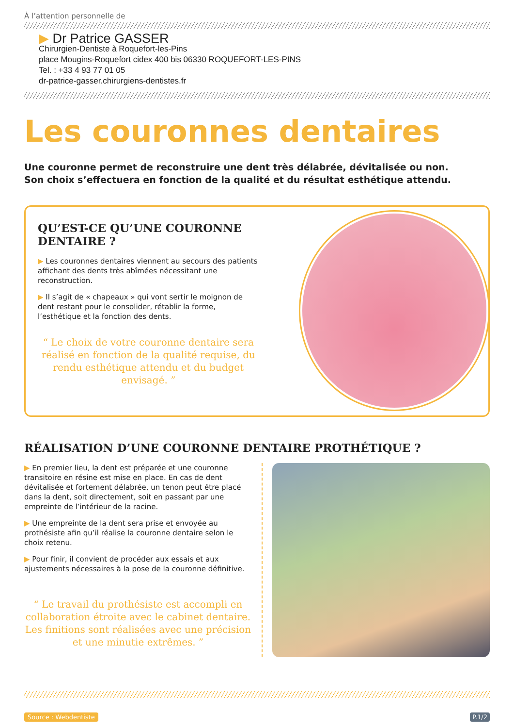À l’attention personnelle de
▶ Dr Patrice GASSER
Chirurgien-Dentiste à Roquefort-les-Pins
place Mougins-Roquefort cidex 400 bis 06330 ROQUEFORT-LES-PINS
Tel. : +33 4 93 77 01 05
dr-patrice-gasser.chirurgiens-dentistes.fr
Les couronnes dentaires
Une couronne permet de reconstruire une dent très délabrée, dévitalisée ou non.
Son choix s’effectuera en fonction de la qualité et du résultat esthétique attendu.
QU’EST-CE QU’UNE COURONNE DENTAIRE ?
▶ Les couronnes dentaires viennent au secours des patients affichant des dents très abîmées nécessitant une reconstruction.
▶ Il s’agit de « chapeaux » qui vont sertir le moignon de dent restant pour le consolider, rétablir la forme, l’esthétique et la fonction des dents.
“ Le choix de votre couronne dentaire sera réalisé en fonction de la qualité requise, du rendu esthétique attendu et du budget envisagé. ”
RÉALISATION D’UNE COURONNE DENTAIRE PROTHÉTIQUE ?
▶ En premier lieu, la dent est préparée et une couronne transitoire en résine est mise en place. En cas de dent dévitalisée et fortement délabrée, un tenon peut être placé dans la dent, soit directement, soit en passant par une empreinte de l’intérieur de la racine.
▶ Une empreinte de la dent sera prise et envoyée au prothésiste afin qu’il réalise la couronne dentaire selon le choix retenu.
▶ Pour finir, il convient de procéder aux essais et aux ajustements nécessaires à la pose de la couronne définitive.
“ Le travail du prothésiste est accompli en collaboration étroite avec le cabinet dentaire. Les finitions sont réalisées avec une précision et une minutie extrêmes. ”
Source : Webdentiste P.1/2